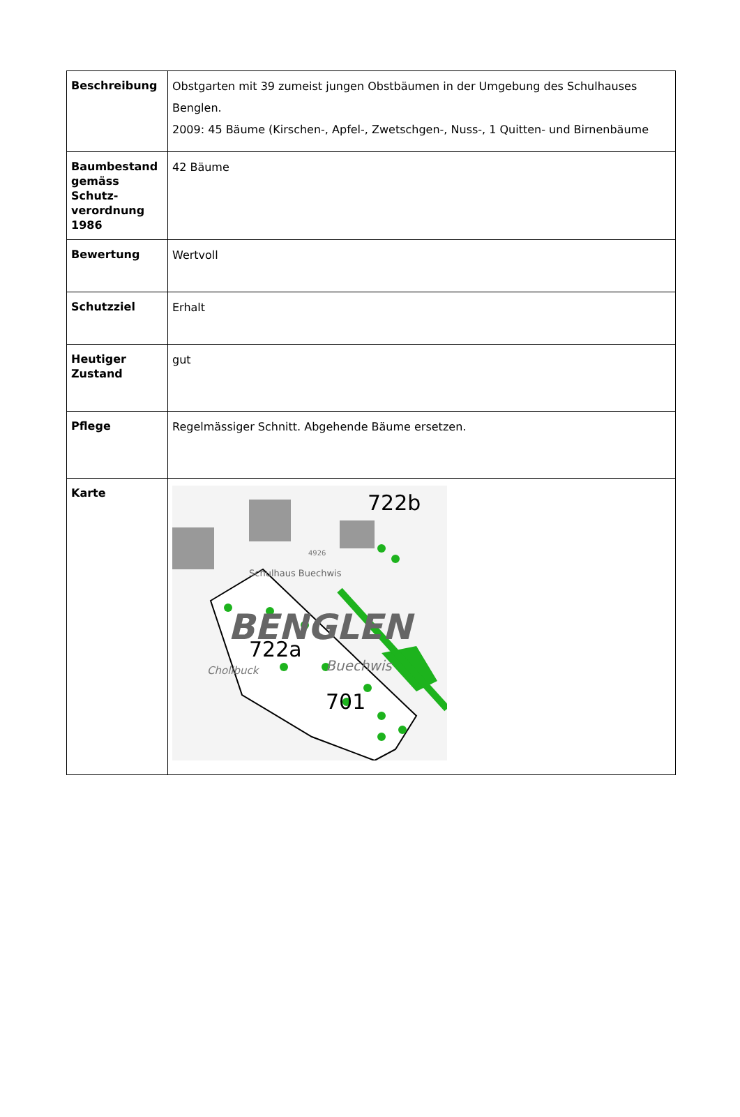| Beschreibung | Obstgarten mit 39 zumeist jungen Obstbäumen in der Umgebung des Schulhauses Benglen. 2009: 45 Bäume (Kirschen-, Apfel-, Zwetschgen-, Nuss-, 1 Quitten- und Birnenbäume |
| Baumbestand gemäss Schutz-verordnung 1986 | 42 Bäume |
| Bewertung | Wertvoll |
| Schutzziel | Erhalt |
| Heutiger Zustand | gut |
| Pflege | Regelmässiger Schnitt. Abgehende Bäume ersetzen. |
| Karte | BENGLEN Schulhaus Buechwis 722b 722a 701 Cholibuck Buechwis 4926 |